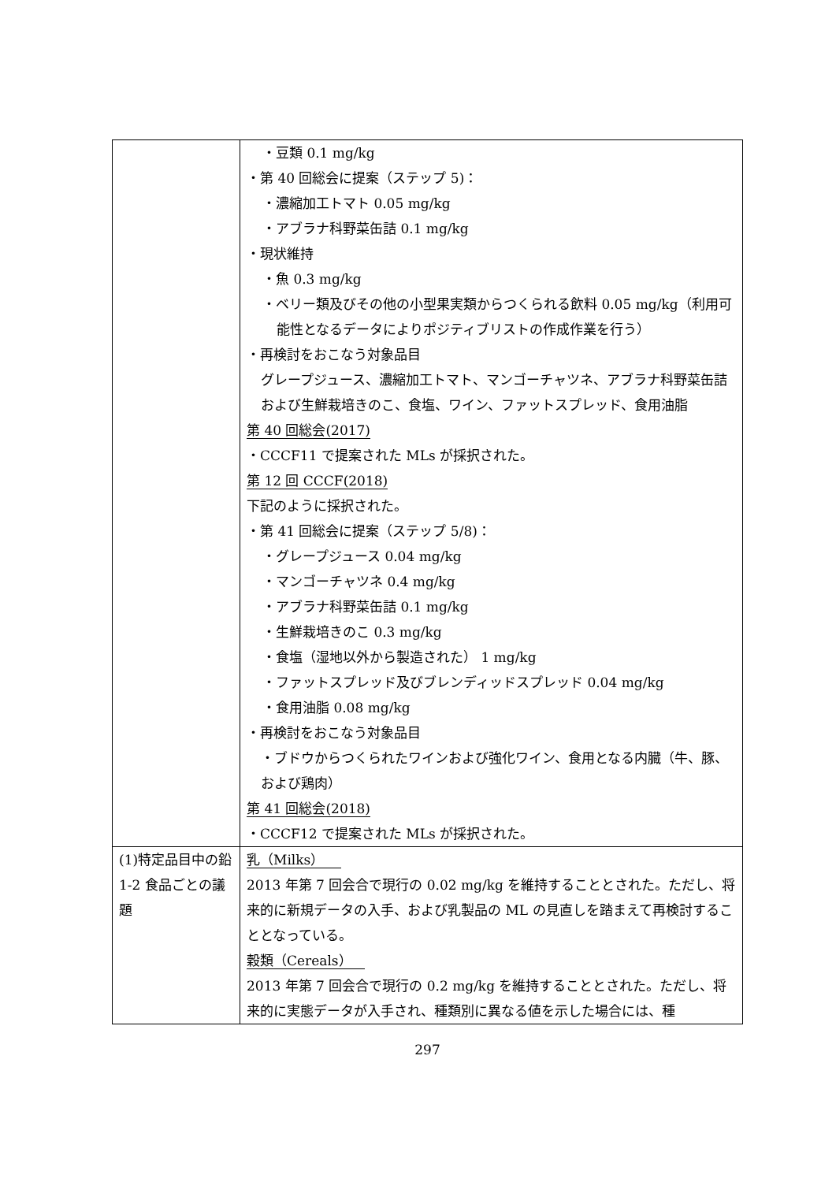| | ・豆類 0.1 mg/kg ・第 40 回総会に提案（ステップ 5)： ・濃縮加工トマト 0.05 mg/kg ・アブラナ科野菜缶詰 0.1 mg/kg ・現状維持 ・魚 0.3 mg/kg ・ベリー類及びその他の小型果実類からつくられる飲料 0.05 mg/kg（利用可能性となるデータによりポジティブリストの作成作業を行う） ・再検討をおこなう対象品目 グレープジュース、濃縮加工トマト、マンゴーチャツネ、アブラナ科野菜缶詰および生鮮栽培きのこ、食塩、ワイン、ファットスプレッド、食用油脂 第 40 回総会(2017) ・CCCF11 で提案された MLs が採択された。 第 12 回 CCCF(2018) 下記のように採択された。 ・第 41 回総会に提案（ステップ 5/8)： ・グレープジュース 0.04 mg/kg ・マンゴーチャツネ 0.4 mg/kg ・アブラナ科野菜缶詰 0.1 mg/kg ・生鮮栽培きのこ 0.3 mg/kg ・食塩（湿地以外から製造された） 1 mg/kg ・ファットスプレッド及びブレンディッドスプレッド 0.04 mg/kg ・食用油脂 0.08 mg/kg ・再検討をおこなう対象品目 ・ブドウからつくられたワインおよび強化ワイン、食用となる内臓（牛、豚、および鶏肉） 第 41 回総会(2018) ・CCCF12 で提案された MLs が採択された。 |
| (1)特定品目中の鉛 1-2 食品ごとの議題 | 乳（Milks） 2013 年第 7 回会合で現行の 0.02 mg/kg を維持することとされた。ただし、将来的に新規データの入手、および乳製品の ML の見直しを踏まえて再検討することとなっている。 穀類（Cereals） 2013 年第 7 回会合で現行の 0.2 mg/kg を維持することとされた。ただし、将来的に実態データが入手され、種類別に異なる値を示した場合には、種 |
297